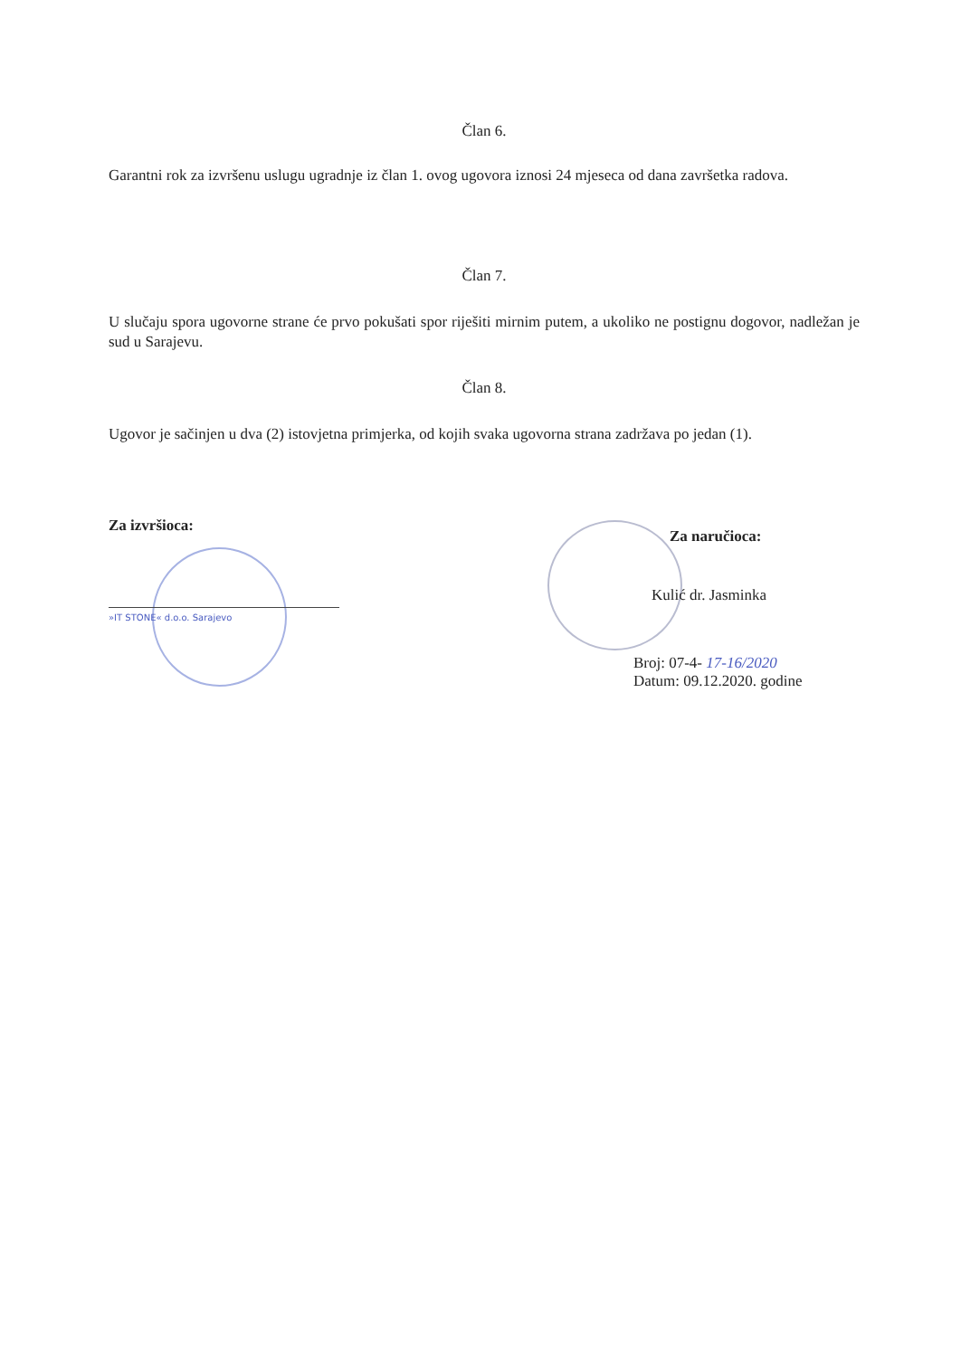Član 6.
Garantni rok za izvršenu uslugu ugradnje iz član 1. ovog ugovora iznosi 24 mjeseca od dana završetka radova.
Član 7.
U slučaju spora ugovorne strane će prvo pokušati spor riješiti mirnim putem, a ukoliko ne postignu dogovor, nadležan je sud u Sarajevu.
Član 8.
Ugovor je sačinjen u dva (2) istovjetna primjerka, od kojih svaka ugovorna strana zadržava po jedan (1).
Za izvršioca:
»IT STONE« d.o.o. Sarajevo
Za naručioca:
Kulić dr. Jasminka
Broj: 07-4- 17-16/2020
Datum: 09.12.2020. godine